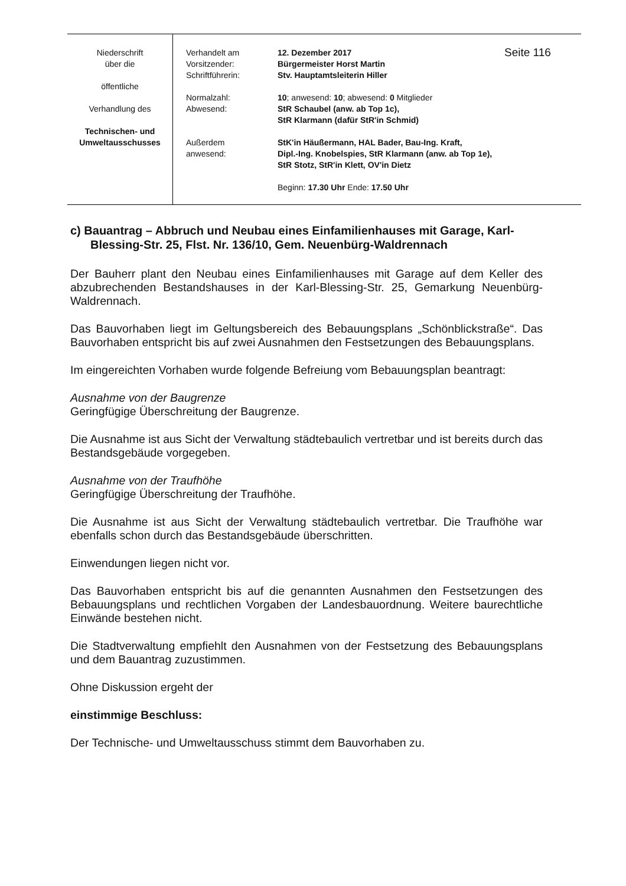| Niederschrift über die öffentliche Verhandlung des Technischen- und Umweltausschusses | Verhandelt am Vorsitzender: Schriftführerin: Normalzahl: Abwesend: Außerdem anwesend: | 12. Dezember 2017 Bürgermeister Horst Martin Stv. Hauptamtsleiterin Hiller 10 ; anwesend: 10 ; abwesend: 0 Mitglieder StR Schaubel (anw. ab Top 1c), StR Klarmann (dafür StR'in Schmid) StK'in Häußermann, HAL Bader, Bau-Ing. Kraft, Dipl.-Ing. Knobelspies, StR Klarmann (anw. ab Top 1e), StR Stotz, StR'in Klett, OV'in Dietz Beginn: 17.30 Uhr Ende: 17.50 Uhr | Seite 116 |
c) Bauantrag – Abbruch und Neubau eines Einfamilienhauses mit Garage, Karl-Blessing-Str. 25, Flst. Nr. 136/10, Gem. Neuenbürg-Waldrennach
Der Bauherr plant den Neubau eines Einfamilienhauses mit Garage auf dem Keller des abzubrechenden Bestandshauses in der Karl-Blessing-Str. 25, Gemarkung Neuenbürg-Waldrennach.
Das Bauvorhaben liegt im Geltungsbereich des Bebauungsplans „Schönblickstraße“. Das Bauvorhaben entspricht bis auf zwei Ausnahmen den Festsetzungen des Bebauungsplans.
Im eingereichten Vorhaben wurde folgende Befreiung vom Bebauungsplan beantragt:
Ausnahme von der Baugrenze
Geringfügige Überschreitung der Baugrenze.
Die Ausnahme ist aus Sicht der Verwaltung städtebaulich vertretbar und ist bereits durch das Bestandsgebäude vorgegeben.
Ausnahme von der Traufhöhe
Geringfügige Überschreitung der Traufhöhe.
Die Ausnahme ist aus Sicht der Verwaltung städtebaulich vertretbar. Die Traufhöhe war ebenfalls schon durch das Bestandsgebäude überschritten.
Einwendungen liegen nicht vor.
Das Bauvorhaben entspricht bis auf die genannten Ausnahmen den Festsetzungen des Bebauungsplans und rechtlichen Vorgaben der Landesbauordnung. Weitere baurechtliche Einwände bestehen nicht.
Die Stadtverwaltung empfiehlt den Ausnahmen von der Festsetzung des Bebauungsplans und dem Bauantrag zuzustimmen.
Ohne Diskussion ergeht der
einstimmige Beschluss:
Der Technische- und Umweltausschuss stimmt dem Bauvorhaben zu.